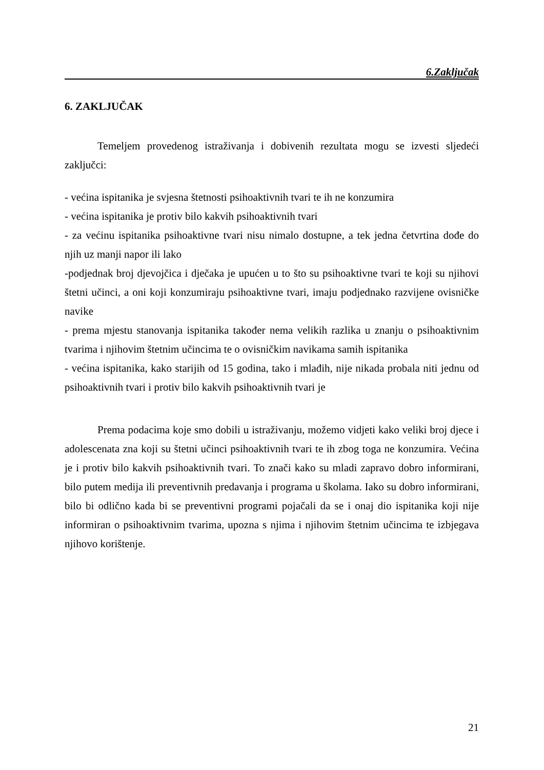6.Zaključak
6. ZAKLJUČAK
Temeljem provedenog istraživanja i dobivenih rezultata mogu se izvesti sljedeći zaključci:
- većina ispitanika je svjesna štetnosti psihoaktivnih tvari te ih ne konzumira
- većina ispitanika je protiv bilo kakvih psihoaktivnih tvari
- za većinu ispitanika psihoaktivne tvari nisu nimalo dostupne, a tek jedna četvrtina dođe do njih uz manji napor ili lako
-podjednak broj djevojčica i dječaka je upućen u to što su psihoaktivne tvari te koji su njihovi štetni učinci, a oni koji konzumiraju psihoaktivne tvari, imaju podjednako razvijene ovisničke navike
- prema mjestu stanovanja ispitanika također nema velikih razlika u znanju o psihoaktivnim tvarima i njihovim štetnim učincima te o ovisničkim navikama samih ispitanika
- većina ispitanika, kako starijih od 15 godina, tako i mlađih, nije nikada probala niti jednu od psihoaktivnih tvari i protiv bilo kakvih psihoaktivnih tvari je
Prema podacima koje smo dobili u istraživanju, možemo vidjeti kako veliki broj djece i adolescenata zna koji su štetni učinci psihoaktivnih tvari te ih zbog toga ne konzumira. Većina je i protiv bilo kakvih psihoaktivnih tvari. To znači kako su mladi zapravo dobro informirani, bilo putem medija ili preventivnih predavanja i programa u školama. Iako su dobro informirani, bilo bi odlično kada bi se preventivni programi pojačali da se i onaj dio ispitanika koji nije informiran o psihoaktivnim tvarima, upozna s njima i njihovim štetnim učincima te izbjegava njihovo korištenje.
21